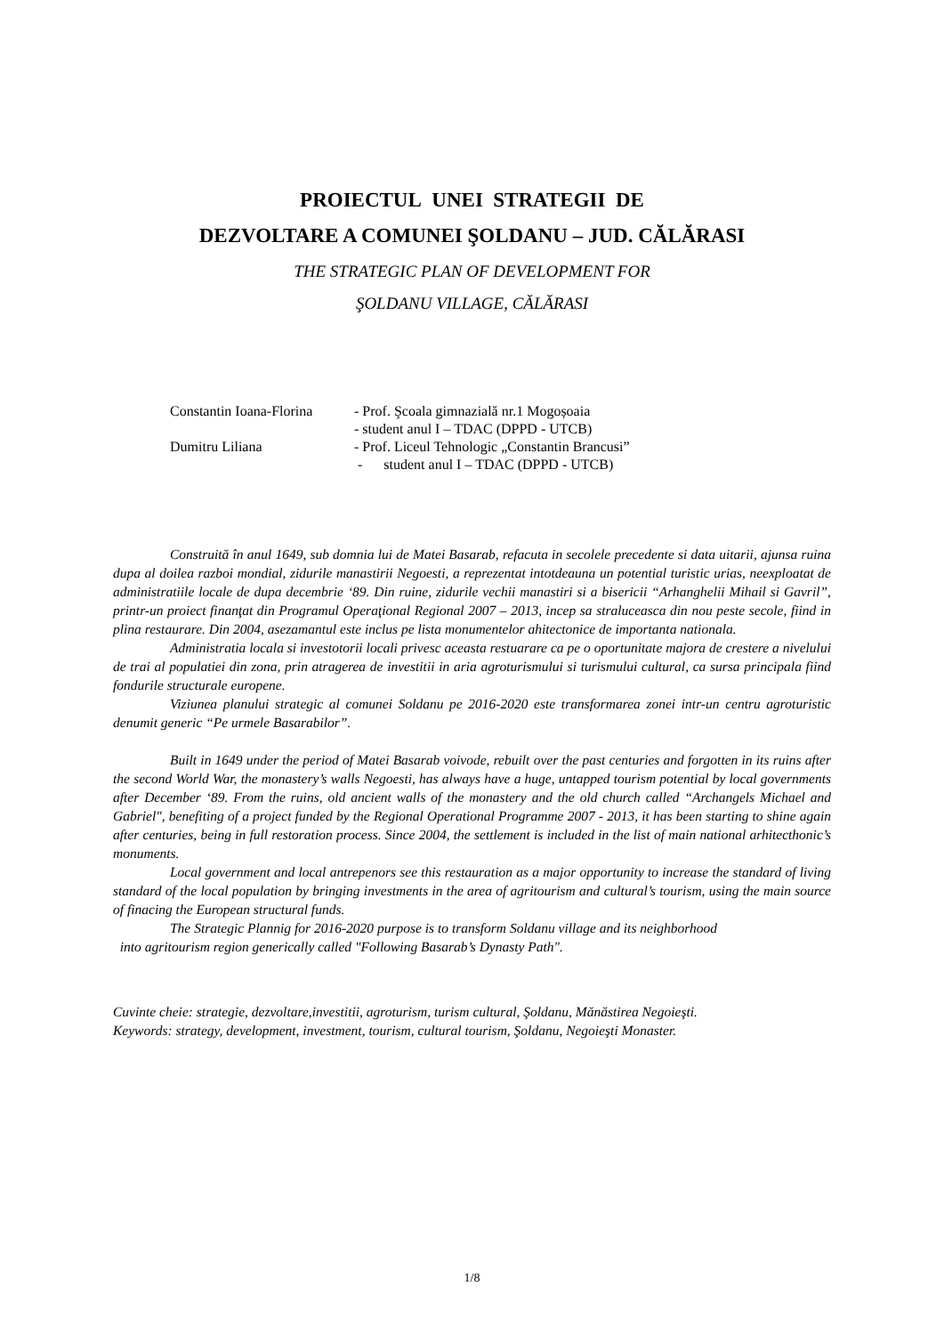PROIECTUL UNEI STRATEGII DE
DEZVOLTARE A COMUNEI ŞOLDANU – JUD. CĂLĂRASI
THE STRATEGIC PLAN OF DEVELOPMENT FOR
ŞOLDANU VILLAGE, CĂLĂRASI
| Constantin Ioana-Florina | - Prof. Şcoala gimnazială nr.1 Mogoșoaia |
| | - student anul I – TDAC (DPPD - UTCB) |
| Dumitru Liliana | - Prof. Liceul Tehnologic „Constantin Brancusi” |
| | - student anul I – TDAC (DPPD - UTCB) |
Construită în anul 1649, sub domnia lui de Matei Basarab, refacuta in secolele precedente si data uitarii, ajunsa ruina dupa al doilea razboi mondial, zidurile manastirii Negoesti, a reprezentat intotdeauna un potential turistic urias, neexploatat de administratiile locale de dupa decembrie ‘89. Din ruine, zidurile vechii manastiri si a bisericii “Arhanghelii Mihail si Gavril”, printr-un proiect finanţat din Programul Operaţional Regional 2007 – 2013, incep sa straluceasca din nou peste secole, fiind in plina restaurare. Din 2004, asezamantul este inclus pe lista monumentelor ahitectonice de importanta nationala.
Administratia locala si investotorii locali privesc aceasta restuarare ca pe o oportunitate majora de crestere a nivelului de trai al populatiei din zona, prin atragerea de investitii in aria agroturismului si turismului cultural, ca sursa principala fiind fondurile structurale europene.
Viziunea planului strategic al comunei Soldanu pe 2016-2020 este transformarea zonei intr-un centru agroturistic denumit generic “Pe urmele Basarabilor”.
Built in 1649 under the period of Matei Basarab voivode, rebuilt over the past centuries and forgotten in its ruins after the second World War, the monastery’s walls Negoesti, has always have a huge, untapped tourism potential by local governments after December ‘89. From the ruins, old ancient walls of the monastery and the old church called “Archangels Michael and Gabriel", benefiting of a project funded by the Regional Operational Programme 2007 - 2013, it has been starting to shine again after centuries, being in full restoration process. Since 2004, the settlement is included in the list of main national arhitecthonic’s monuments.
Local government and local antrepenors see this restauration as a major opportunity to increase the standard of living standard of the local population by bringing investments in the area of agritourism and cultural’s tourism, using the main source of finacing the European structural funds.
The Strategic Plannig for 2016-2020 purpose is to transform Soldanu village and its neighborhood
into agritourism region generically called "Following Basarab’s Dynasty Path".
Cuvinte cheie: strategie, dezvoltare,investitii, agroturism, turism cultural, Şoldanu, Mănăstirea Negoieşti.
Keywords: strategy, development, investment, tourism, cultural tourism, Şoldanu, Negoieşti Monaster.
1/8